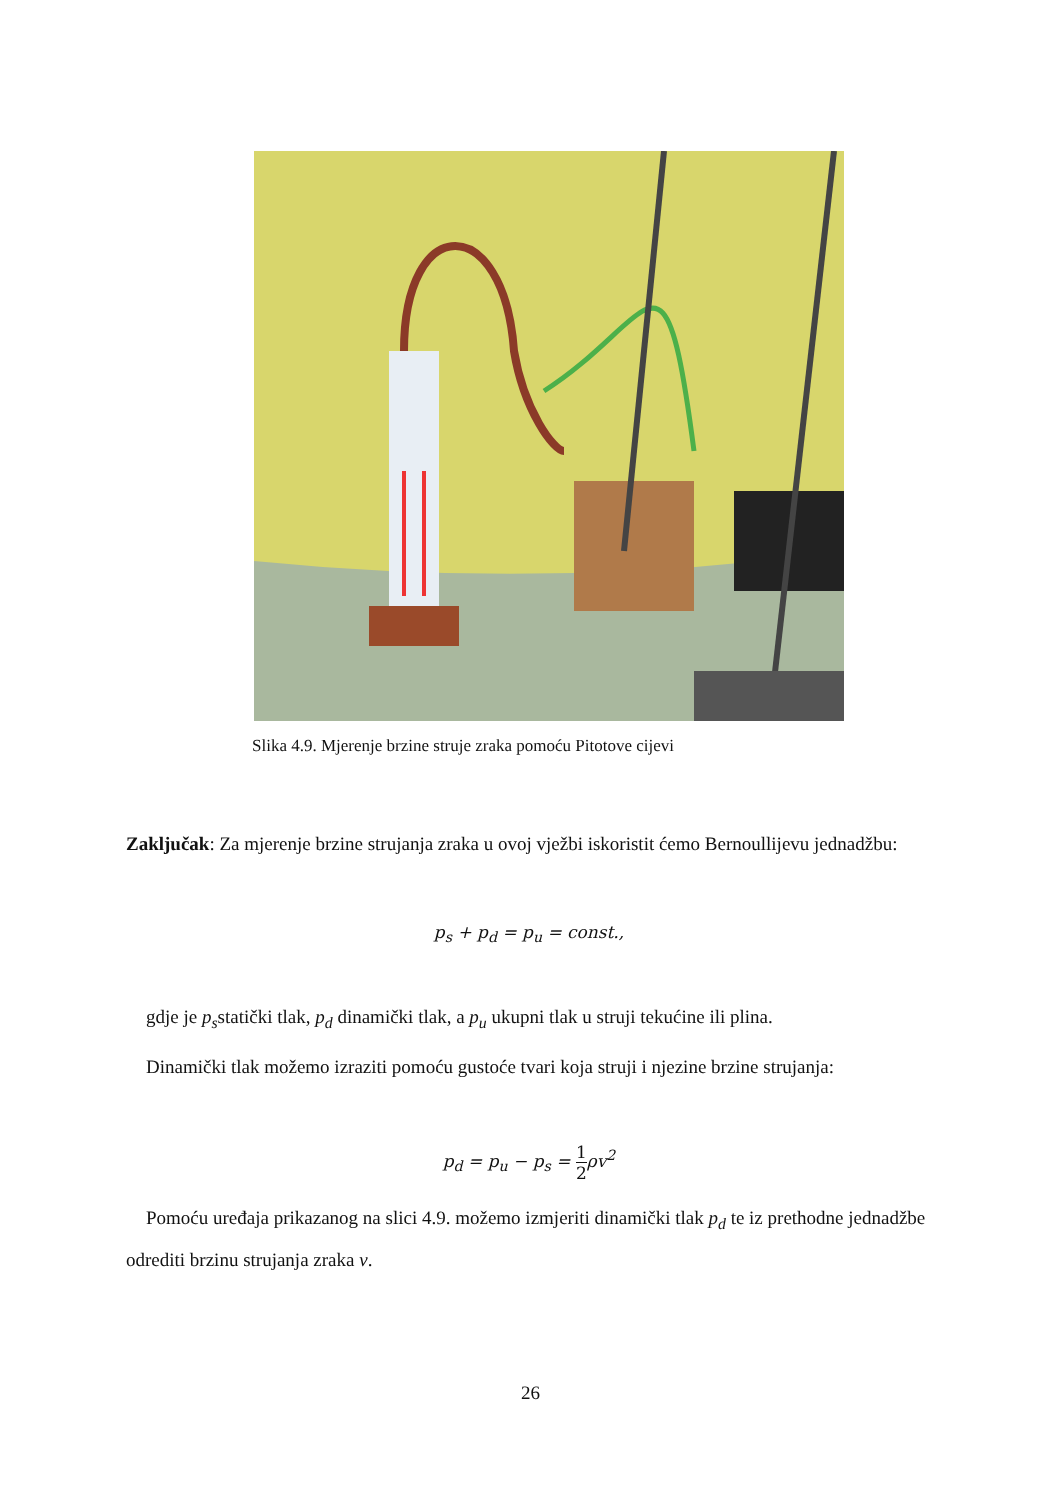Slika 4.9. Mjerenje brzine struje zraka pomoću Pitotove cijevi
Zaključak: Za mjerenje brzine strujanja zraka u ovoj vježbi iskoristit ćemo Bernoullijevu jednadžbu:
p<sub>s</sub> + p<sub>d</sub> = p<sub>u</sub> = const.,
gdje je p<sub>s</sub>statički tlak, p<sub>d</sub> dinamički tlak, a p<sub>u</sub> ukupni tlak u struji tekućine ili plina.
Dinamički tlak možemo izraziti pomoću gustoće tvari koja struji i njezine brzine strujanja:
p<sub>d</sub> = p<sub>u</sub> − p<sub>s</sub> = 1 2ρv<sup>2</sup>
Pomoću uređaja prikazanog na slici 4.9. možemo izmjeriti dinamički tlak p<sub>d</sub> te iz prethodne jednadžbe odrediti brzinu strujanja zraka v.
26